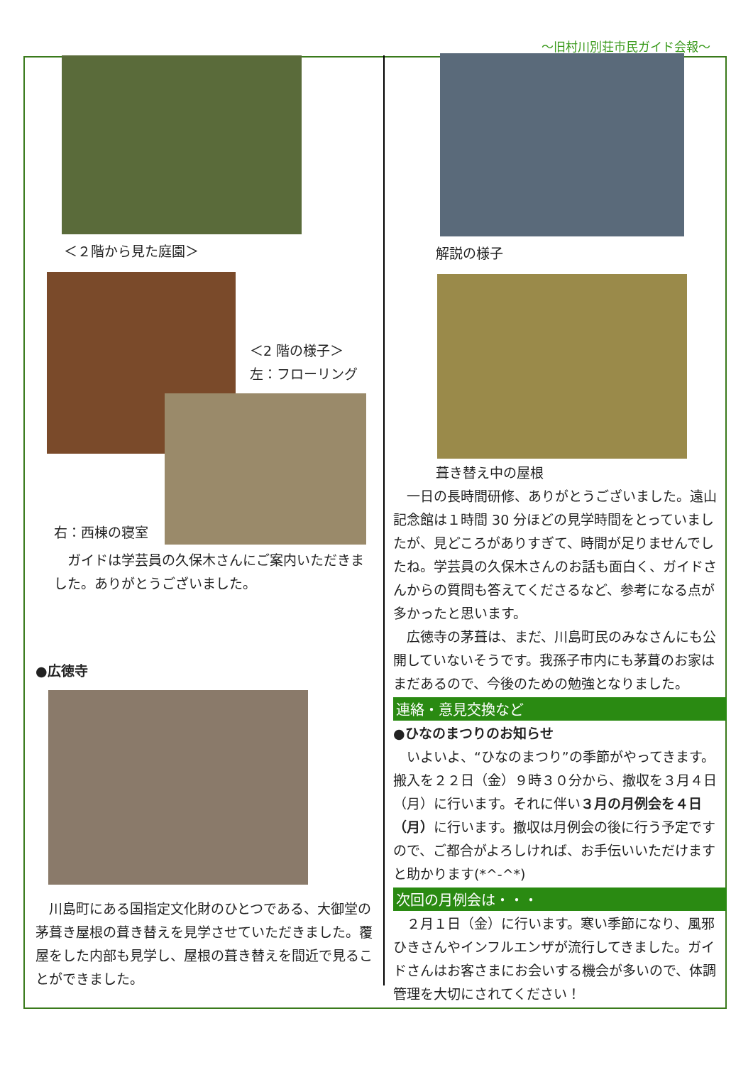～旧村川別荘市民ガイド会報～
＜２階から見た庭園＞
＜2 階の様子＞
左：フローリング
右：西棟の寝室
　ガイドは学芸員の久保木さんにご案内いただきました。ありがとうございました。
●広徳寺
　川島町にある国指定文化財のひとつである、大御堂の茅葺き屋根の葺き替えを見学させていただきました。覆屋をした内部も見学し、屋根の葺き替えを間近で見ることができました。
解説の様子
葺き替え中の屋根
　一日の長時間研修、ありがとうございました。遠山記念館は１時間 30 分ほどの見学時間をとっていましたが、見どころがありすぎて、時間が足りませんでしたね。学芸員の久保木さんのお話も面白く、ガイドさんからの質問も答えてくださるなど、参考になる点が多かったと思います。
　広徳寺の茅葺は、まだ、川島町民のみなさんにも公開していないそうです。我孫子市内にも茅葺のお家はまだあるので、今後のための勉強となりました。
連絡・意見交換など
●ひなのまつりのお知らせ
　いよいよ、“ひなのまつり”の季節がやってきます。搬入を２２日（金）９時３０分から、撤収を３月４日（月）に行います。それに伴い３月の月例会を４日（月）に行います。撤収は月例会の後に行う予定ですので、ご都合がよろしければ、お手伝いいただけますと助かります(*^-^*)
次回の月例会は・・・
　２月１日（金）に行います。寒い季節になり、風邪ひきさんやインフルエンザが流行してきました。ガイドさんはお客さまにお会いする機会が多いので、体調管理を大切にされてください！